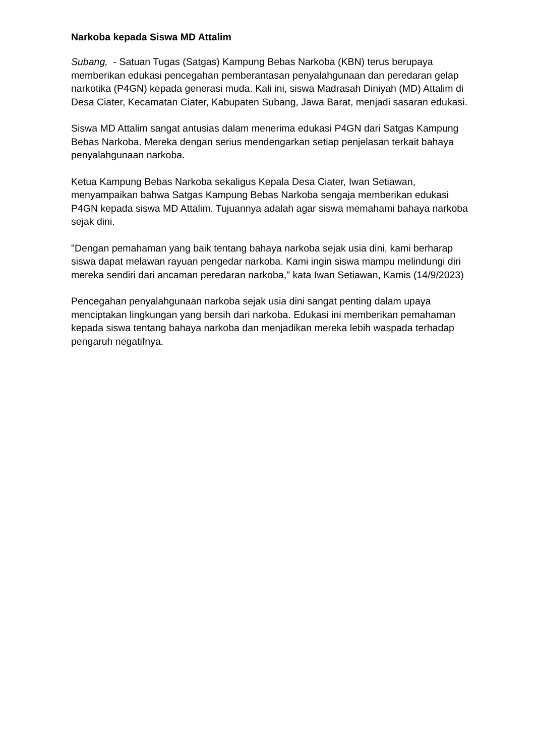Narkoba kepada Siswa MD Attalim
Subang, - Satuan Tugas (Satgas) Kampung Bebas Narkoba (KBN) terus berupaya memberikan edukasi pencegahan pemberantasan penyalahgunaan dan peredaran gelap narkotika (P4GN) kepada generasi muda. Kali ini, siswa Madrasah Diniyah (MD) Attalim di Desa Ciater, Kecamatan Ciater, Kabupaten Subang, Jawa Barat, menjadi sasaran edukasi.
Siswa MD Attalim sangat antusias dalam menerima edukasi P4GN dari Satgas Kampung Bebas Narkoba. Mereka dengan serius mendengarkan setiap penjelasan terkait bahaya penyalahgunaan narkoba.
Ketua Kampung Bebas Narkoba sekaligus Kepala Desa Ciater, Iwan Setiawan, menyampaikan bahwa Satgas Kampung Bebas Narkoba sengaja memberikan edukasi P4GN kepada siswa MD Attalim. Tujuannya adalah agar siswa memahami bahaya narkoba sejak dini.
"Dengan pemahaman yang baik tentang bahaya narkoba sejak usia dini, kami berharap siswa dapat melawan rayuan pengedar narkoba. Kami ingin siswa mampu melindungi diri mereka sendiri dari ancaman peredaran narkoba," kata Iwan Setiawan, Kamis (14/9/2023)
Pencegahan penyalahgunaan narkoba sejak usia dini sangat penting dalam upaya menciptakan lingkungan yang bersih dari narkoba. Edukasi ini memberikan pemahaman kepada siswa tentang bahaya narkoba dan menjadikan mereka lebih waspada terhadap pengaruh negatifnya.